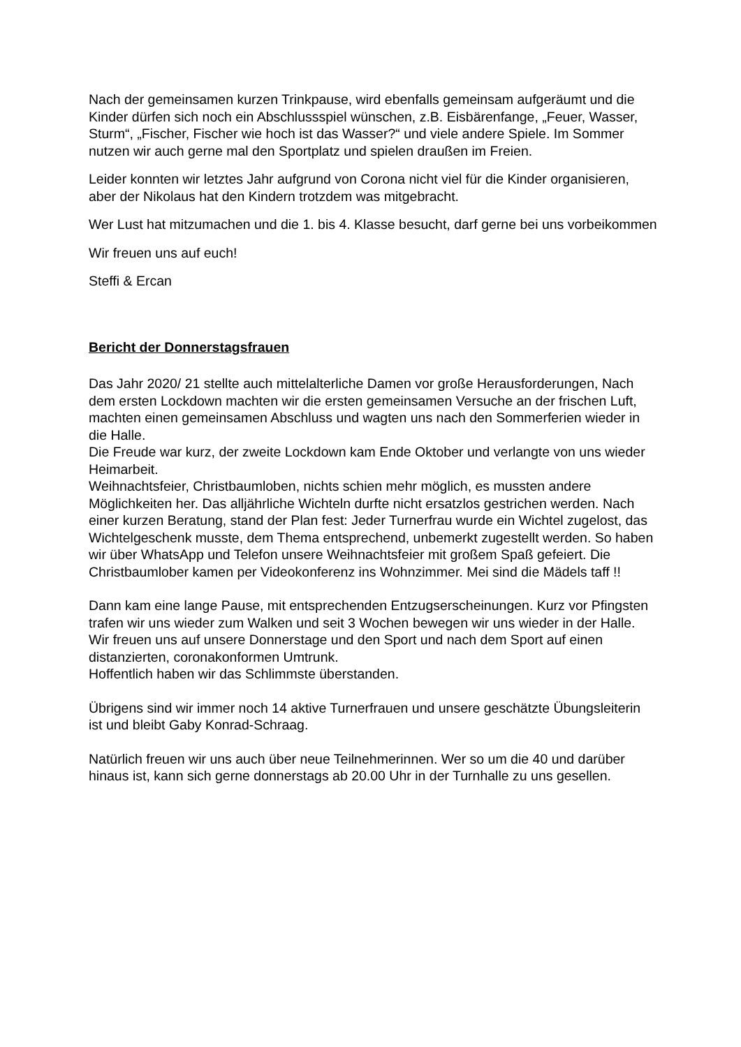Nach der gemeinsamen kurzen Trinkpause, wird ebenfalls gemeinsam aufgeräumt und die Kinder dürfen sich noch ein Abschlussspiel wünschen, z.B. Eisbärenfange, „Feuer, Wasser, Sturm“, „Fischer, Fischer wie hoch ist das Wasser?“ und viele andere Spiele. Im Sommer nutzen wir auch gerne mal den Sportplatz und spielen draußen im Freien.
Leider konnten wir letztes Jahr aufgrund von Corona nicht viel für die Kinder organisieren, aber der Nikolaus hat den Kindern trotzdem was mitgebracht.
Wer Lust hat mitzumachen und die 1. bis 4. Klasse besucht, darf gerne bei uns vorbeikommen
Wir freuen uns auf euch!
Steffi & Ercan
Bericht der Donnerstagsfrauen
Das Jahr 2020/ 21 stellte auch mittelalterliche Damen vor große Herausforderungen, Nach dem ersten Lockdown machten wir die ersten gemeinsamen Versuche an der frischen Luft, machten einen gemeinsamen Abschluss und wagten uns nach den Sommerferien wieder in die Halle.
Die Freude war kurz, der zweite Lockdown kam Ende Oktober und verlangte von uns wieder Heimarbeit.
Weihnachtsfeier, Christbaumloben, nichts schien mehr möglich, es mussten andere Möglichkeiten her. Das alljährliche Wichteln durfte nicht ersatzlos gestrichen werden. Nach einer kurzen Beratung, stand der Plan fest: Jeder Turnerfrau wurde ein Wichtel zugelost, das Wichtelgeschenk musste, dem Thema entsprechend, unbemerkt zugestellt werden. So haben wir über WhatsApp und Telefon unsere Weihnachtsfeier mit großem Spaß gefeiert. Die Christbaumlober kamen per Videokonferenz ins Wohnzimmer. Mei sind die Mädels taff !!
Dann kam eine lange Pause, mit entsprechenden Entzugserscheinungen. Kurz vor Pfingsten trafen wir uns wieder zum Walken und seit 3 Wochen bewegen wir uns wieder in der Halle. Wir freuen uns auf unsere Donnerstage und den Sport und nach dem Sport auf einen distanzierten, coronakonformen Umtrunk.
Hoffentlich haben wir das Schlimmste überstanden.
Übrigens sind wir immer noch 14 aktive Turnerfrauen und unsere geschätzte Übungsleiterin ist und bleibt Gaby Konrad-Schraag.
Natürlich freuen wir uns auch über neue Teilnehmerinnen. Wer so um die 40 und darüber hinaus ist, kann sich gerne donnerstags ab 20.00 Uhr in der Turnhalle zu uns gesellen.